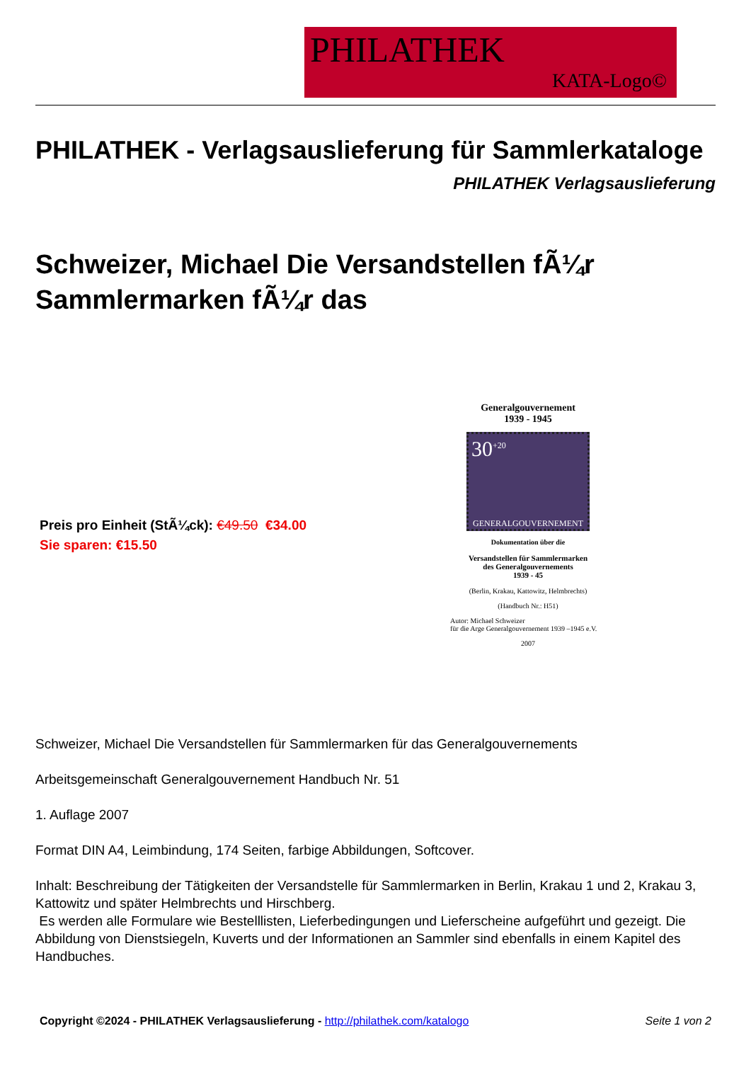PHILATHEK
KATA-Logo©
PHILATHEK - Verlagsauslieferung für Sammlerkataloge
PHILATHEK Verlagsauslieferung
Schweizer, Michael Die Versandstellen fÃ¼r Sammlermarken fÃ¼r das
Preis pro Einheit (StÃ¼ck): €49.50 €34.00
Sie sparen: €15.50
Generalgouvernement
1939 - 1945
30<sup>+20</sup>
GENERALGOUVERNEMENT
Dokumentation über die
Versandstellen für Sammlermarken
des Generalgouvernements
1939 - 45
(Berlin, Krakau, Kattowitz, Helmbrechts)
(Handbuch Nr.: H51)
Autor: Michael Schweizer
für die Arge Generalgouvernement 1939 –1945 e.V.
2007
Schweizer, Michael Die Versandstellen für Sammlermarken für das Generalgouvernements
Arbeitsgemeinschaft Generalgouvernement Handbuch Nr. 51
1. Auflage 2007
Format DIN A4, Leimbindung, 174 Seiten, farbige Abbildungen, Softcover.
Inhalt: Beschreibung der Tätigkeiten der Versandstelle für Sammlermarken in Berlin, Krakau 1 und 2, Krakau 3, Kattowitz und später Helmbrechts und Hirschberg.
Es werden alle Formulare wie Bestelllisten, Lieferbedingungen und Lieferscheine aufgeführt und gezeigt. Die Abbildung von Dienstsiegeln, Kuverts und der Informationen an Sammler sind ebenfalls in einem Kapitel des Handbuches.
Copyright ©2024 - PHILATHEK Verlagsauslieferung - http://philathek.com/katalogo
Seite 1 von 2